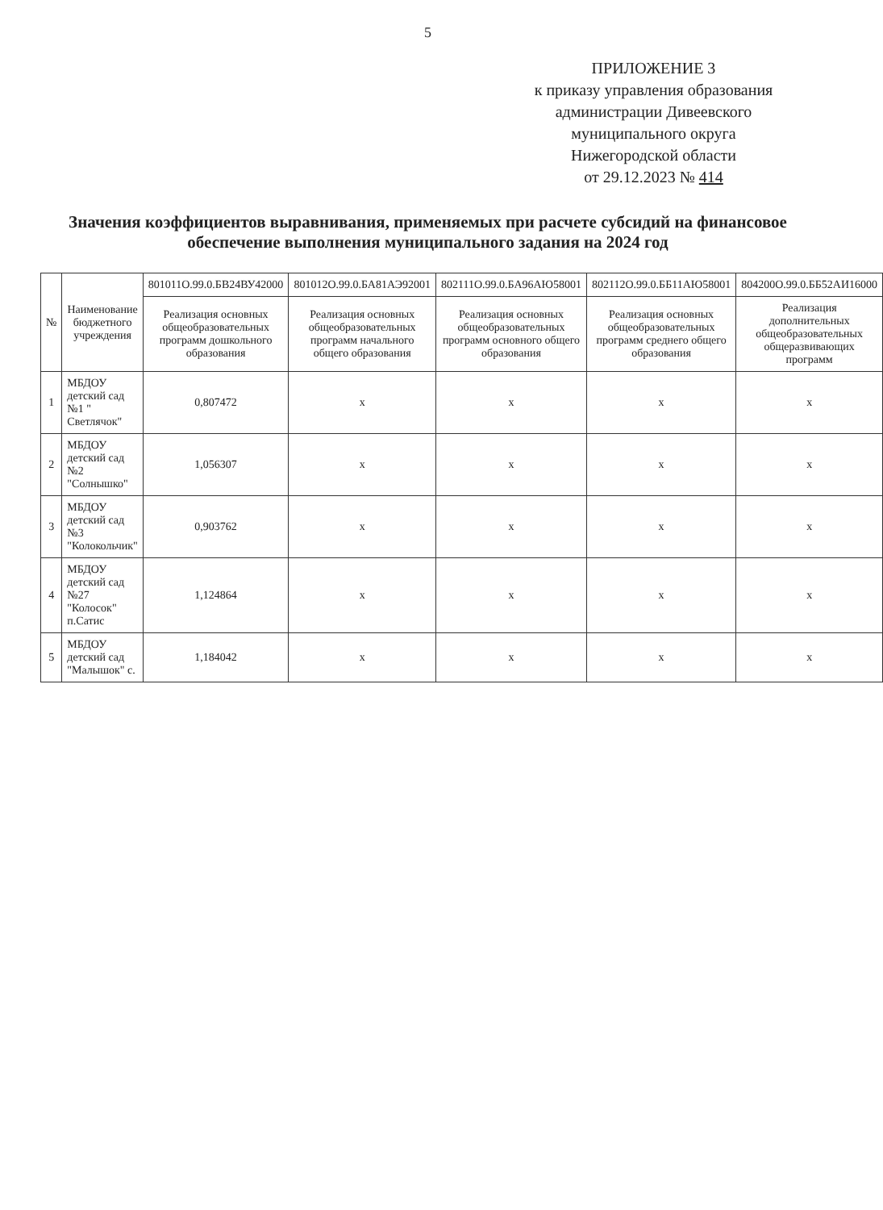5
ПРИЛОЖЕНИЕ 3
к приказу управления образования
администрации Дивеевского
муниципального округа
Нижегородской области
от 29.12.2023 № 414
Значения коэффициентов выравнивания, применяемых при расчете субсидий на финансовое обеспечение выполнения муниципального задания на 2024 год
| № | Наименование бюджетного учреждения | 801011О.99.0.БВ24ВУ42000 | 801012О.99.0.БА81АЭ92001 | 802111О.99.0.БА96АЮ58001 | 802112О.99.0.ББ11АЮ58001 | 804200О.99.0.ББ52АИ16000 |
| --- | --- | --- | --- | --- | --- | --- |
| | | Реализация основных общеобразовательных программ дошкольного образования | Реализация основных общеобразовательных программ начального общего образования | Реализация основных общеобразовательных программ основного общего образования | Реализация основных общеобразовательных программ среднего общего образования | Реализация дополнительных общеобразовательных общеразвивающих программ |
| 1 | МБДОУ детский сад №1 " Светлячок" | 0,807472 | х | х | х | х |
| 2 | МБДОУ детский сад №2 "Солнышко" | 1,056307 | х | х | х | х |
| 3 | МБДОУ детский сад №3 "Колокольчик" | 0,903762 | х | х | х | х |
| 4 | МБДОУ детский сад №27 "Колосок" п.Сатис | 1,124864 | х | х | х | х |
| 5 | МБДОУ детский сад "Малышок" с. | 1,184042 | х | х | х | х |